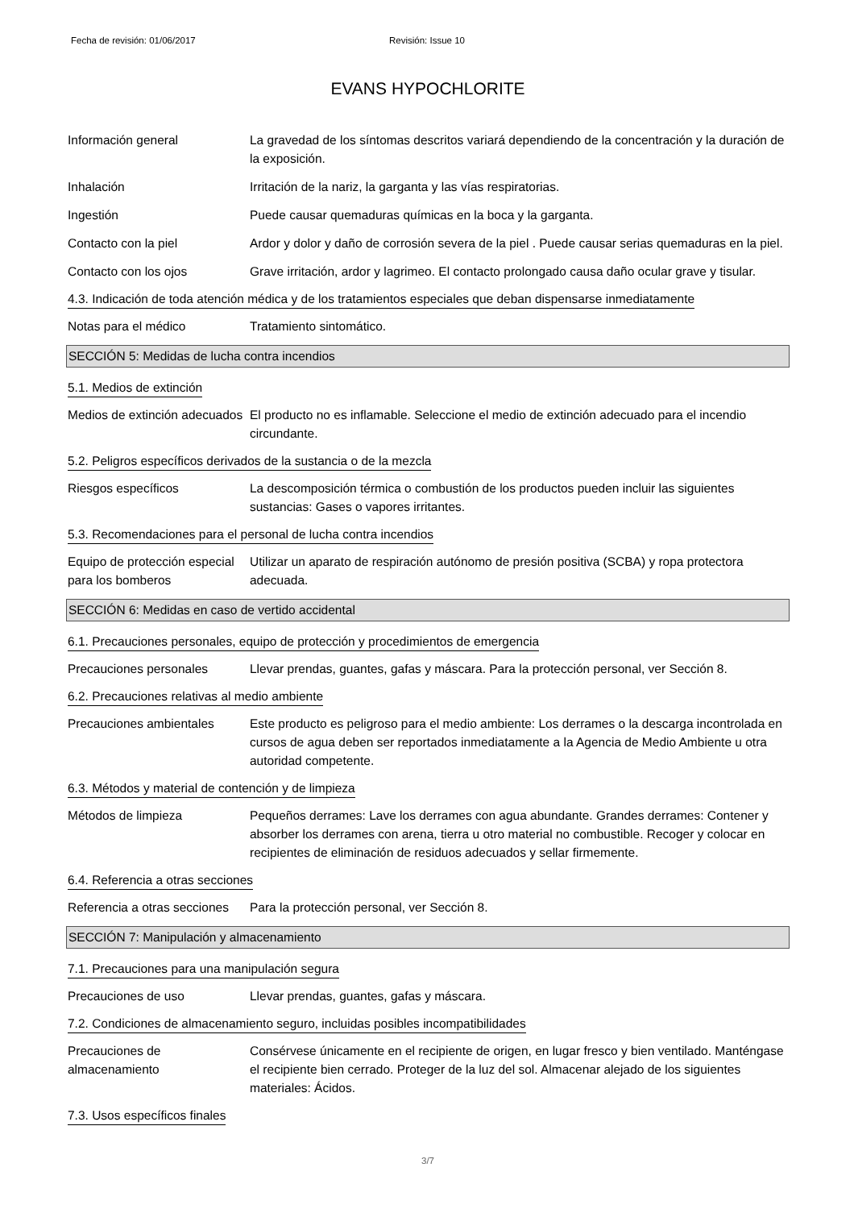Fecha de revisión: 01/06/2017 Revisión: Issue 10
EVANS HYPOCHLORITE
Información general La gravedad de los síntomas descritos variará dependiendo de la concentración y la duración de la exposición.
Inhalación Irritación de la nariz, la garganta y las vías respiratorias.
Ingestión Puede causar quemaduras químicas en la boca y la garganta.
Contacto con la piel Ardor y dolor y daño de corrosión severa de la piel . Puede causar serias quemaduras en la piel.
Contacto con los ojos Grave irritación, ardor y lagrimeo. El contacto prolongado causa daño ocular grave y tisular.
4.3. Indicación de toda atención médica y de los tratamientos especiales que deban dispensarse inmediatamente
Notas para el médico Tratamiento sintomático.
SECCIÓN 5: Medidas de lucha contra incendios
5.1. Medios de extinción
Medios de extinción adecuados
El producto no es inflamable. Seleccione el medio de extinción adecuado para el incendio circundante.
5.2. Peligros específicos derivados de la sustancia o de la mezcla
Riesgos específicos La descomposición térmica o combustión de los productos pueden incluir las siguientes sustancias: Gases o vapores irritantes.
5.3. Recomendaciones para el personal de lucha contra incendios
Equipo de protección especial para los bomberos
Utilizar un aparato de respiración autónomo de presión positiva (SCBA) y ropa protectora adecuada.
SECCIÓN 6: Medidas en caso de vertido accidental
6.1. Precauciones personales, equipo de protección y procedimientos de emergencia
Precauciones personales Llevar prendas, guantes, gafas y máscara. Para la protección personal, ver Sección 8.
6.2. Precauciones relativas al medio ambiente
Precauciones ambientales Este producto es peligroso para el medio ambiente: Los derrames o la descarga incontrolada en cursos de agua deben ser reportados inmediatamente a la Agencia de Medio Ambiente u otra autoridad competente.
6.3. Métodos y material de contención y de limpieza
Métodos de limpieza Pequeños derrames: Lave los derrames con agua abundante. Grandes derrames: Contener y absorber los derrames con arena, tierra u otro material no combustible. Recoger y colocar en recipientes de eliminación de residuos adecuados y sellar firmemente.
6.4. Referencia a otras secciones
Referencia a otras secciones
Para la protección personal, ver Sección 8.
SECCIÓN 7: Manipulación y almacenamiento
7.1. Precauciones para una manipulación segura
Precauciones de uso Llevar prendas, guantes, gafas y máscara.
7.2. Condiciones de almacenamiento seguro, incluidas posibles incompatibilidades
Precauciones de almacenamiento
Consérvese únicamente en el recipiente de origen, en lugar fresco y bien ventilado. Manténgase el recipiente bien cerrado. Proteger de la luz del sol. Almacenar alejado de los siguientes materiales: Ácidos.
7.3. Usos específicos finales
3/7